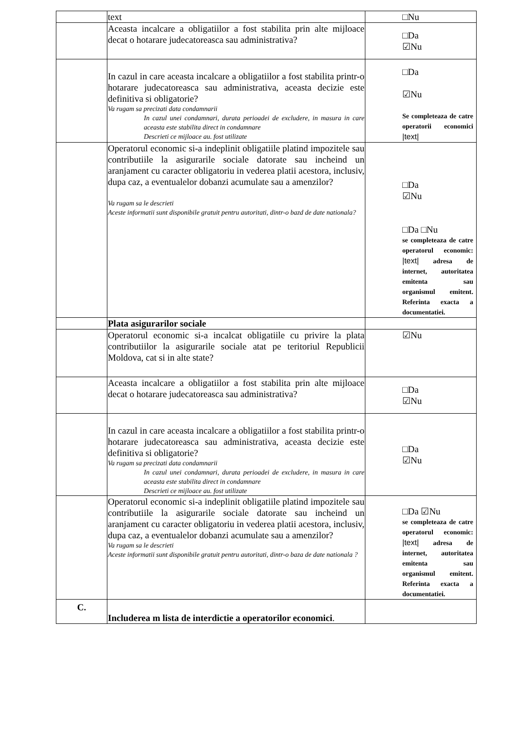| | text | □Nu |
| | Aceasta incalcare a obligatiilor a fost stabilita prin alte mijloace decat o hotarare judecatoreasca sau administrativa? | □Da ☑Nu |
| | In cazul in care aceasta incalcare a obligatiilor a fost stabilita printr-o hotarare judecatoreasca sau administrativa, aceasta decizie este definitiva si obligatorie? Va rugam sa precizati data condamnarii In cazul unei condamnari, durata perioadei de excludere, in masura in care aceasta este stabilita direct in condamnare Descrieti ce mijloace au. fost utilizate | □Da ☑Nu Se completeaza de catre operatorii economici /text/ |
| | Operatorul economic si-a indeplinit obligatiile platind impozitele sau contributiile la asigurarile sociale datorate sau incheind un aranjament cu caracter obligatoriu in vederea platii acestora, inclusiv, dupa caz, a eventualelor dobanzi acumulate sau a amenzilor? Va rugam sa le descrieti Aceste informatii sunt disponibile gratuit pentru autoritati, dintr-o bazd de date nationala? | □Da ☑Nu □Da □Nu se completeaza de catre operatorul economic: /text/ adresa de internet, autoritatea emitenta sau organismul emitent. Referinta exacta a documentatiei. |
| | Plata asigurarilor sociale | |
| | Operatorul economic si-a incalcat obligatiile cu privire la plata contributiilor la asigurarile sociale atat pe teritoriul Republicii Moldova, cat si in alte state? | ☑Nu |
| | Aceasta incalcare a obligatiilor a fost stabilita prin alte mijloace decat o hotarare judecatoreasca sau administrativa? | □Da ☑Nu |
| | In cazul in care aceasta incalcare a obligatiilor a fost stabilita printr-o hotarare judecatoreasca sau administrativa, aceasta decizie este definitiva si obligatorie? Va rugam sa precizati data condamnarii In cazul unei condamnari, durata perioadei de excludere, in masura in care aceasta este stabilita direct in condamnare Descrieti ce mijloace au. fost utilizate | □Da ☑Nu |
| | Operatorul economic si-a indeplinit obligatiile platind impozitele sau contributiile la asigurarile sociale datorate sau incheind un aranjament cu caracter obligatoriu in vederea platii acestora, inclusiv, dupa caz, a eventualelor dobanzi acumulate sau a amenzilor? Va rugam sa le descrieti Aceste informatii sunt disponibile gratuit pentru autoritati, dintr-o baza de date nationala ? | □Da ☑Nu se completeaza de catre operatorul economic: /text/ adresa de internet, autoritatea emitenta sau organismul emitent. Referinta exacta a documentatiei. |
| C. | Includerea m lista de interdictie a operatorilor economici . | |